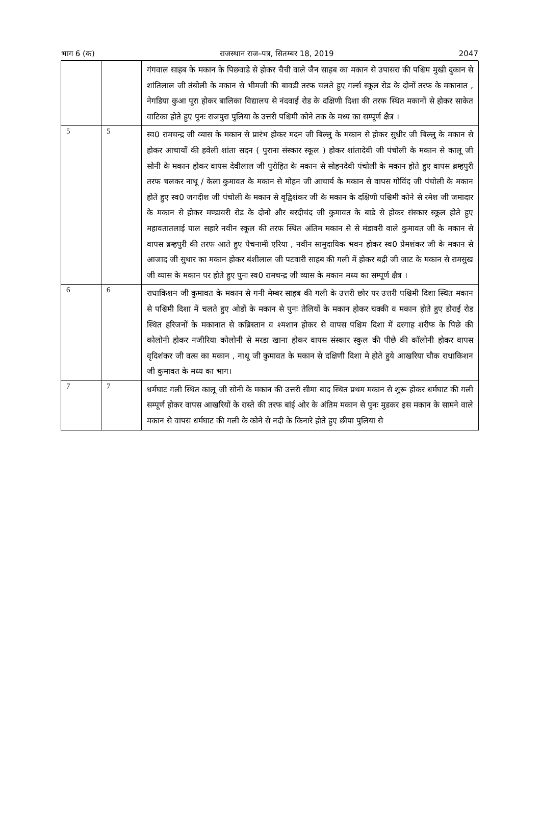भाग 6 (क) राजस्थान राज–पत्र, सितम्बर 18, 2019 2047
| | | गंगवाल साहब के मकान के पिछवाडे से होकर चैची वाले जैन साहब का मकान से उपासरा की पश्चिम मुखी दुकान से शांतिलाल जी तंबोली के मकान से भीमजी की बावडी तरफ चलते हुए गर्ल्स स्कूल रोड के दोनों तरफ के मकानात , नेगडिया कुआ पूरा होकर बालिका विद्यालय से नंदवाई रोड के दक्षिणी दिशा की तरफ स्थित मकानों से होकर साकेत वाटिका होते हुए पुनः राजपुरा पुलिया के उत्तरी पश्चिमी कोने तक के मध्य का सम्पूर्ण क्षैत्र । |
| 5 | 5 | स्व0 रामचन्द्र जी व्यास के मकान से प्रारंभ होकर मदन जी बिल्लु के मकान से होकर सुधीर जी बिल्लु के मकान से होकर आचार्यों की हवेली शांता सदन ( पुराना संस्कार स्कूल ) होकर शांतादेवी जी पंचोली के मकान से कालू जी सोनी के मकान होकर वापस देवीलाल जी पुरोहित के मकान से सोहनदेवी पंचोली के मकान होते हुए वापस ब्रम्हपुरी तरफ चलकर नाथू / केला कुमावत के मकान से मोहन जी आचार्य के मकान से वापस गोविंद जी पंचोली के मकान होते हुए स्व0 जगदीश जी पंचोली के मकान से वृद्विशंकर जी के मकान के दक्षिणी पश्चिमी कोने से रमेश जी जमादार के मकान से होकर मण्डावरी रोड के दोनो और बरदीचंद जी कुमावत के बाडे से होकर संस्कार स्कूल होते हुए महावतातलाई पाल सहारे नवीन स्कूल की तरफ स्थित अंतिम मकान से से मंडावरी वाले कुमावत जी के मकान से वापस ब्रम्हपुरी की तरफ आते हुए पेचनामी एरिया , नवीन सामुदायिक भवन होकर स्व0 प्रेमशंकर जी के मकान से आजाद जी सुथार का मकान होकर बंशीलाल जी पटवारी साहब की गली में होकर बद्री जी जाट के मकान से रामसुख जी व्यास के मकान पर होते हुए पुनः स्व0 रामचन्द्र जी व्यास के मकान मध्य का सम्पूर्ण क्षैत्र । |
| 6 | 6 | राधाकिशन जी कुमावत के मकान से गनी मेम्बर साहब की गली के उत्तरी छोर पर उत्तरी पश्चिमी दिशा स्थित मकान से पश्चिमी दिशा में चलते हुए ओडों के मकान से पुनः तेलियों के मकान होकर चक्की व मकान होते हुए डोराई रोड स्थित हरिजनों के मकानात से कब्रिस्तान व श्मशान होकर से वापस पश्चिम दिशा में दरगाह शरीफ के पिछे की कोलोनी होकर नजीरिया कोलोनी से मरडा खाना होकर वापस संस्कार स्कुल की पीछे की कॉलोनी होकर वापस वृदिशंकर जी वत्स का मकान , नाथू जी कुमावत के मकान से दक्षिणी दिशा मे होते हुये आखरिया चौक राधाकिशन जी कुमावत के मध्य का भाग। |
| 7 | 7 | धर्मघाट गली स्थित कालू जी सोनी के मकान की उत्तरी सीमा बाद स्थित प्रथम मकान से शुरू होकर धर्मघाट की गली सम्पूर्ण होकर वापस आखरियों के रास्ते की तरफ बांई ओर के अंतिम मकान से पुनः मुडकर इस मकान के सामने वाले मकान से वापस धर्मघाट की गली के कोने से नदी के किनारे होते हुए छीपा पुलिया से |